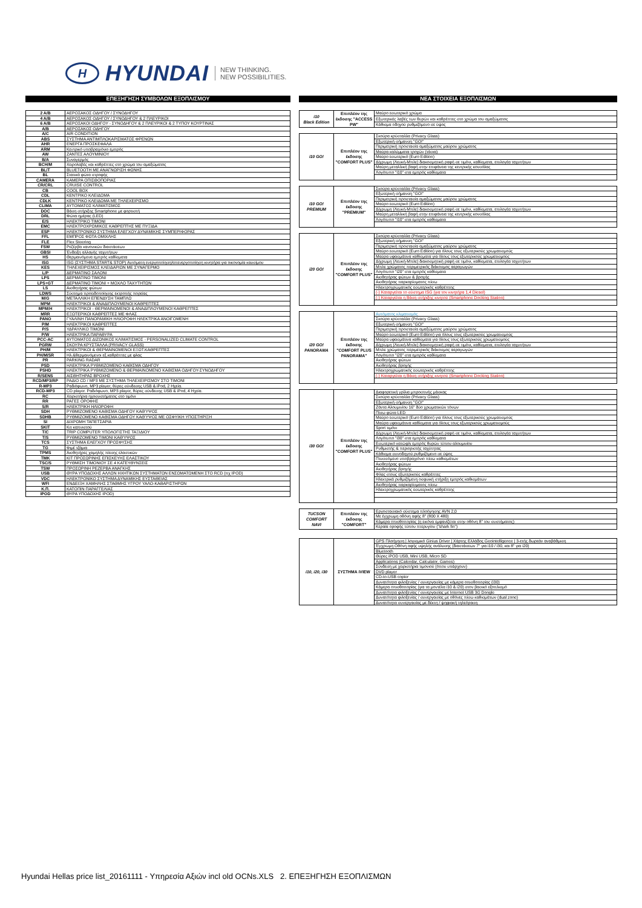H
HYUNDAI
NEW THINKING.
NEW POSSIBILITIES.
ΕΠΕΞΗΓΗΣΗ ΣΥΜΒΟΛΩΝ ΕΞΟΠΛΙΣΜΟΥ
| 2 A/B | ΑΕΡΟΣΑΚΟΣ ΟΔΗΓΟΥ / ΣΥΝΟΔΗΓΟΥ |
| 4 A/B | ΑΕΡΟΣΑΚΟΣ ΟΔΗΓΟΥ / ΣΥΝΟΔΗΓΟΥ & 2 ΠΛΕΥΡΙΚΟΙ |
| 6 A/B | ΑΕΡΟΣΑΚΟΙ ΟΔΗΓΟΥ - ΣΥΝΟΔΗΓΟΥ & 2 ΠΛΕΥΡΙΚΟΙ & 2 ΤΥΠΟΥ ΚΟΥΡΤΙΝΑΣ |
| A/B | ΑΕΡΟΣΑΚΟΣ ΟΔΗΓΟΥ |
| A/C | AIR CONDITION |
| ABS | ΣΥΣΤΗΜΑ ΑΝΤΙΜΠΛΟΚΑΡΙΣΜΑΤΟΣ ΦΡΕΝΩΝ |
| AHR | ΕΝΕΡΓΑ ΠΡΟΣΚΕΦΑΛΑ |
| ARM | Κεντρικό υποβραχιόνιο εμπρός |
| AW | ΖΑΝΤΕΣ ΑΛΟΥΜΙΝΙΟΥ |
| B/A | Συναγερμός |
| BCH/M | Χειρολαβές και καθρέπτες στο χρώμα του αμαξώματος |
| BL/T | BLUETOOTH ΜΕ ΑΝΑΓΝΩΡΙΣΗ ΦΩΝΗΣ |
| BL | Στατικά φώτα στροφής |
| CAMERA | ΚΑΜΕΡΑ ΟΠΙΣΘΟΠΟΡΙΑΣ |
| CR/CRL | CRUISE CONTROL |
| CB | COOL BOX |
| CDL | ΚΕΝΤΡΙΚΟ ΚΛΕΙΔΩΜΑ |
| CDLK | ΚΕΝΤΡΙΚΟ ΚΛΕΙΔΩΜΑ ΜΕ ΤΗΛΕΧΕΙΡΙΣΜΟ |
| CLIMA | ΑΥΤΟΜΑΤΟΣ ΚΛΙΜΑΤΙΣΜΟΣ |
| DOC | Βάση στήριξης Smartphone με φορτιστή |
| DRL | Φώτα ημέρας (LED) |
| E/S | ΗΛΕΚΤΡΙΚΟ ΤΙΜΟΝΙ |
| EMC | ΗΛΕΚΤΡΟΧΡΩΜΙΚΟΣ ΚΑΘΡΕΠΤΗΣ ΜΕ ΠΥΞΙΔΑ |
| ESP | ΗΛΕΚΤΡΟΝΙΚΟ ΣΥΣΤΗΜΑ ΕΛΕΓΧΟΥ ΔΥΝΑΜΙΚΗΣ ΣΥΜΠΕΡΙΦΟΡΑΣ |
| FFL | ΕΜΠΡΟΣ ΦΩΤΑ ΟΜΙΧΛΗΣ |
| FLE | Flex Steering |
| FSW | Ρεζέρβα κανονικών διαστάσεων |
| GBSI | Ένδειξη αλλαγής ταχυτήτων |
| HS | Θερμαινόμενα εμπρός καθίσματα |
| ISG | ISG (ΣΥΣΤΗΜΑ START& STOP) Αυτόματη ενεργοποίηση/απενεργοποίηση κινητήρα για οικονομία καυσίμου |
| KES | ΤΗΛΕΧΕΙΡΙΣΜΟΣ ΚΛΕΙΔΑΡΙΩΝ ΜΕ ΣΥΝΑΓΕΡΜΟ |
| L/P | ΔΕΡΜΑΤΙΝΟ ΣΑΛΟΝΙ |
| LPS | ΔΕΡΜΑΤΙΝΟ ΤΙΜΟΝΙ |
| LPS+GT | ΔΕΡΜΑΤΙΝΟ ΤΙΜΟΝΙ + ΜΟΧΛΟ ΤΑΧΥΤΗΤΩΝ |
| LS | Αισθητήρας φώτων |
| LDWS | Σύστημα προειδοποίησης εκτροπής πορείας |
| M/G | ΜΕΤΑΛΛΙΚΗ ΕΠΕΝΔΥΣΗ ΤΑΜΠΛΩ |
| MPM | ΗΛΕΚΤΡΙΚΟΙ & ΑΝΑΔΙΠΛΟΥΜΕΝΟΙ ΚΑΘΡΕΠΤΕΣ |
| MPM/H | ΗΛΕΚΤΡΙΚΟΙ - ΘΕΡΜΑΙΝΟΜΕΝΟΙ & ΑΝΑΔΙΠΛΟΥΜΕΝΟΙ ΚΑΘΡΕΠΤΕΣ |
| MRR | ΕΞΩΤΕΡΙΚΟΙ ΚΑΘΡΕΠΤΕΣ ΜΕ ΦΛΑΣ |
| PANO | ΓΥΑΛΙΝΗ ΠΑΝΟΡΑΜΙΚΗ ΗΛΙΟΡΟΦΗ ΗΛΕΚΤΡΙΚΑ ΑΝΟΙΓΟΜΕΝΗ |
| P/M | ΗΛΕΚΤΡΙΚΟΙ ΚΑΘΡΕΠΤΕΣ |
| P/S | ΥΔΡΑΥΛΙΚΟ ΤΙΜΟΝΙ |
| P/W | ΗΛΕΚΤΡΙΚΑ ΠΑΡΑΘΥΡΑ |
| PCC-AC | ΑΥΤΟΜΑΤΟΣ ΔΙΖΩΝΙΚΟΣ ΚΛΙΜΑΤΙΣΜΟΣ - PERSONALIZED CLIMATE CONTROL |
| PGRW | ΣΚΟΥΡΑ ΚΡΥΣΤΑΛΛΑ (PRIVACY GLASS) |
| PH/M | ΗΛΕΚΤΡΙΚΟΙ & ΘΕΡΜΑΙΝΟΜΕΝΟΙ ΕΞΩΤ.ΚΑΘΡΕΠΤΕΣ |
| PH/M/SR | Ηλ.&θερμαινόμενοι εξ.καθρέπτες με φλας |
| PR | PARKING RADAR |
| PSD | ΗΛΕΚΤΡΙΚΑ ΡΥΘΜΙΖΟΜΕΝΟ ΚΑΘΙΣΜΑ ΟΔΗΓΟΥ |
| PSHD | ΗΛΕΚΤΡΙΚΑ ΡΥΘΜΙΖΟΜΕΝΟ & ΘΕΡΜΑΙΝΟΜΕΝΟ ΚΑΘΙΣΜΑ ΟΔΗΓΟΥ-ΣΥΝΟΔΗΓΟΥ |
| R/SENS | ΑΙΣΘΗΤΗΡΑΣ ΒΡΟΧΗΣ |
| RCD/MP3/RP | ΡΑΔΙΟ CD / MP3 ΜΕ ΣΥΣΤΗΜΑ ΤΗΛΕΧΕΙΡΙΣΜΟΥ ΣΤΟ ΤΙΜΟΝΙ |
| R-MP3 | Ραδιόφωνο, MP3 player, θύρες σύνδεσης USB & iPod, 2 Ηχεία. |
| RCD-MP3 | CD player. Ραδιόφωνο, MP3 player, θύρες σύνδεσης USB & iPod, 4 Ηχεία. |
| RC | Χειριστήρια ηχοσυστήματος στο τιμόνι |
| RR | ΡΑΓΕΣ ΟΡΟΦΗΣ |
| S/R | ΗΛΕΚΤΡΙΚΗ ΗΛΙΟΡΟΦΗ |
| SDH | ΡΥΘΜΙΖΟΜΕΝΟ ΚΑΘΙΣΜΑ ΟΔΗΓΟΥ ΚΑΘ'ΥΨΟΣ |
| SDHB | ΡΥΘΜΙΖΟΜΕΝΟ ΚΑΘΙΣΜΑ ΟΔΗΓΟΥ ΚΑΘ'ΥΨΟΣ ΜΕ ΟΣΦΥΙΚΗ ΥΠΟΣΤΗΡΙΞΗ |
| SI | ΔΙΧΡΩΜΗ ΤΑΠΕΤΣΑΡΙΑ |
| SKIT | Κιτ καπνιστού |
| T/C | TRIP COMPUTER ΥΠΟΛΟΓΙΣΤΗΣ ΤΑΞΙΔΙΟΥ |
| T/S | ΡΥΘΜΙΖΟΜΕΝΟ ΤΙΜΟΝΙ ΚΑΘ'ΥΨΟΣ |
| TCS | ΣΥΣΤΗΜΑ ΕΛΕΓΧΟΥ ΠΡΟΣΦΥΣΗΣ |
| TG | Φιμέ τζάμια |
| TPMS | Αισθητήρες χαμηλής πίεσης ελαστικών |
| TMK | ΚΙΤ ΠΡΟΣΩΡΙΝΗΣ ΕΠΙΣΚΕΥΗΣ ΕΛΑΣΤΙΚΟΥ |
| TSC/S | ΡΥΘΜΙΣΗ ΤΙΜΟΝΙΟΥ ΣΕ 4 ΚΑΤΕΥΘΥΝΣΕΙΣ |
| TSW | ΠΡΟΣΩΡΙΝΗ ΡΕΖΕΡΒΑ ΑΝΑΓΚΗΣ |
| USB | ΘΥΡΑ ΥΠΟΔΟΧΗΣ ΑΛΛΩΝ ΗΧΗΤΙΚΩΝ ΣΥΣΤΗΜΑΤΩΝ ΕΝΣΩΜΑΤΩΜΕΝΗ ΣΤΟ RCD (πχ IPOD) |
| VDC | ΗΛΕΚΤΡΟΝΙΚΟ ΣΥΣΤΗΜΑ ΔΥΝΑΜΙΚΗΣ ΕΥΣΤΑΘΕΙΑΣ |
| WFI | ΕΝΔΕΙΞΗ ΧΑΜΗΛΗΣ ΣΤΑΘΜΗΣ ΥΓΡΟΥ ΥΑΛΟ-ΚΑΘΑΡΙΣΤΗΡΩΝ |
| Κ.Π. | ΚΑΤΟΠΙΝ ΠΑΡΑΓΓΕΛΙΑΣ |
| IPOD | ΘΥΡΑ ΥΠΟΔΟΧΗΣ IPOD) |
ΝΕΑ ΣΤΟΙΧΕΙΑ ΕΞΟΠΛΙΣΜΩΝ
| i10 Black Edition | Επιπλέον της έκδοσης "ACCESS PW" | Μαύρο εσωτερικό χρώμα |
| | | Εξωτερικές λαβές των θυρών και καθρέπτες στο χρώμα του αμαξώματος |
| | | Κάθισμα οδηγού ρυθμιζόμενο σε ύψος |
| i10 GO! | Επιπλέον της έκδοσης "COMFORT PLUS" | Σκούρα κρύσταλλα (Privacy Glass) |
| | | Εξωτερική σήμανση "GO!" |
| | | Περιμετρική προστασία αμαξώματος μαύρου χρώματος |
| | | Μαύρα καλύμματα τροχών (τάσια) |
| | | Μαύρο εσωτερικό (Euro Edition) |
| | | Δίχρωμη (Λευκή-Μπλε) διακοσμητική ραφή σε τιμόνι, καθίσματα, επιλογέα ταχυτήτων |
| | | Μαύρη μεταλλική βαφή στην επιφάνεια της κεντρικής κονσόλας |
| | | Λογότυπο "i10" στα εμπρός καθίσματα |
| i10 GO! PREMIUM | Επιπλέον της έκδοσης "PREMIUM" | Σκούρα κρύσταλλα (Privacy Glass) |
| | | Εξωτερική σήμανση "GO!" |
| | | Περιμετρική προστασία αμαξώματος μαύρου χρώματος |
| | | Μαύρο εσωτερικό (Euro Edition) |
| | | Δίχρωμη (Λευκή-Μπλε) διακοσμητική ραφή σε τιμόνι, καθίσματα, επιλογέα ταχυτήτων |
| | | Μαύρη μεταλλική βαφή στην επιφάνεια της κεντρικής κονσόλας |
| | | Λογότυπο "i10" στα εμπρός καθίσματα |
| i20 GO! | Επιπλέον της έκδοσης "COMFORT PLUS" | Σκούρα κρύσταλλα (Privacy Glass) |
| | | Εξωτερική σήμανση "GO!" |
| | | Περιμετρική προστασία αμαξώματος μαύρου χρώματος |
| | | Μαύρο εσωτερικό (Euro Edition) για όλους τους εξωτερικούς χρωματισμούς |
| | | Μαύρα υφασμάτινα καθίσματα για όλους τους εξωτερικούς χρωματισμούς |
| | | Δίχρωμη (Λευκή-Μπλε) διακοσμητική ραφή σε τιμόνι, καθίσματα, επιλογέα ταχυτήτων |
| | | Μπλε χρώματος περιμετρικός διάκοσμος αεραγωγών |
| | | Λογότυπο "i20" στα εμπρός καθίσματα |
| | | Αισθητήρας φώτων & βροχής |
| | | Αισθητήρας παρκαρίσματος πίσω |
| | | Ηλεκτροχρωματικός εσωτερικός καθρέπτης |
| | | (-) Καταργείται το σύστημα ISG (για τον κινητήρα 1,4 Diesel) |
| | | (-) Καταργείται η Βάση στήριξης κινητού (Smartphone Docking Station) |
| i20 GO! PANORAMA | Επιπλέον της έκδοσης "COMFORT PLUS PANORAMA" | Αυτόματος κλιματισμός |
| | | Σκούρα κρύσταλλα (Privacy Glass) |
| | | Εξωτερική σήμανση "GO!" |
| | | Περιμετρική προστασία αμαξώματος μαύρου χρώματος |
| | | Μαύρο εσωτερικό (Euro Edition) για όλους τους εξωτερικούς χρωματισμούς |
| | | Μαύρα υφασμάτινα καθίσματα για όλους τους εξωτερικούς χρωματισμούς |
| | | Δίχρωμη (Λευκή-Μπλε) διακοσμητική ραφή σε τιμόνι, καθίσματα, επιλογέα ταχυτήτων |
| | | Μπλε χρώματος περιμετρικός διάκοσμος αεραγωγών |
| | | Λογότυπο "i20" στα εμπρός καθίσματα |
| | | Αισθητήρας φώτων |
| | | Αισθητήρας βροχής |
| | | Ηλεκτροχρωματικός εσωτερικός καθρέπτης |
| | | (-) Καταργείται η Βάση στήριξης κινητού (Smartphone Docking Station) |
| i30 GO! | Επιπλέον της έκδοσης "COMFORT PLUS" | Διαφορετική γρίλια μπροστινής μάσκας |
| | | Σκούρα κρύσταλλα (Privacy Glass) |
| | | Εξωτερική σήμανση "GO!" |
| | | Ζάντα Αλουμινίου 16" δύο χρωματικών τόνων |
| | | Πίσω φώτα LED |
| | | Μαύρο εσωτερικό (Euro Edition) για όλους τους εξωτερικούς χρωματισμούς |
| | | Μαύρα υφασμάτινα καθίσματα για όλους τους εξωτερικούς χρωματισμούς |
| | | Sport τιμόνι |
| | | Δίχρωμη (Λευκή-Μπλε) διακοσμητική ραφή σε τιμόνι, καθίσματα, επιλογέα ταχυτήτων |
| | | Λογότυπο "i30" στα εμπρός καθίσματα |
| | | Εσωτερικό κατώφλι εμπρός θυρών τύπου αλουμινίου |
| | | Ρυθμιστής & περιοριστής ταχύτητας |
| | | Κάθισμα συνοδηγού ρυθμιζόμενο σε ύψος |
| | | Πτυσσόμενο υποβραχιόνιο πίσω καθισμάτων |
| | | Αισθητήρας φώτων |
| | | Αισθητήρας βροχής |
| | | Φλας στους εξωτερικούς καθρέπτες |
| | | Ηλεκτρικά ρυθμιζόμενη οσφυική στήριξη εμπρός καθισμάτων |
| | | Αισθητήρας παρκαρίσματος πίσω |
| | | Ηλεκτροχρωματικός εσωτερικός καθρέπτης |
| TUCSON COMFORT NAVI | Επιπλέον της έκδοσης "COMFORT" | Εργοστασιακό σύστημα πλοήγησης AVN 2,0 |
| | | Με έγχρωμη οθόνη αφής 8" (800 X 480) |
| | | Κάμερα οπισθοπορίας (η εικόνα εμφανίζεται στην οθόνη 8" του συστήματος) |
| | | Κεραία οροφής τύπου πτερυγίου ("shark fin") |
| i10, i20, i30 | ΣΥΣΤΗΜΑ iVIEW | GPS Πλοήγηση / λογισμικό Ginius Driver / Χάρτης Ελλάδος Geointelligence / 3-ετής δωρεάν αναβάθμιση |
| | | Έγχρωμη Οθόνη αφής υψηλής ανάλυσης (διαστάσεων 7" για i10 / i30, και 8" για i20) |
| | | Bluetooth |
| | | Θύρες iPOD USB, Mini USB, Micro SD |
| | | Applications (Calendar, Calculator, Games) |
| | | Σύνδεση με χειριστήρια τιμονιού (όπου υπάρχουν) |
| | | DVD player |
| | | CD-to-USB copier |
| | | Δυνατότητα φιλοξενίας / συνεργασίας με κάμερα οπισθοπορίας (i30) |
| | | Κάμερα οπισθοπορίας (για τα μοντέλα i10 & i20) στον βασικό εξοπλισμό |
| | | Δυνατότητα φιλοξενίας / συνεργασίας με Internet USB 3G Dongle |
| | | Δυνατότητα φιλοξενίας / συνεργασίας με οθόνες πίσω καθισμάτων (dual zone) |
| | | Δυνατότητα συνεργασίας με δέκτη / ψηφιακή τηλεόραση |
Hyundai Hellas price list_20161111 - Υπηρεσία Αξιών incl old OCNs.XLS 2. ΕΠΕΞΗΓΗΣΗ ΕΞΟΠΛΙΣΜΩΝ